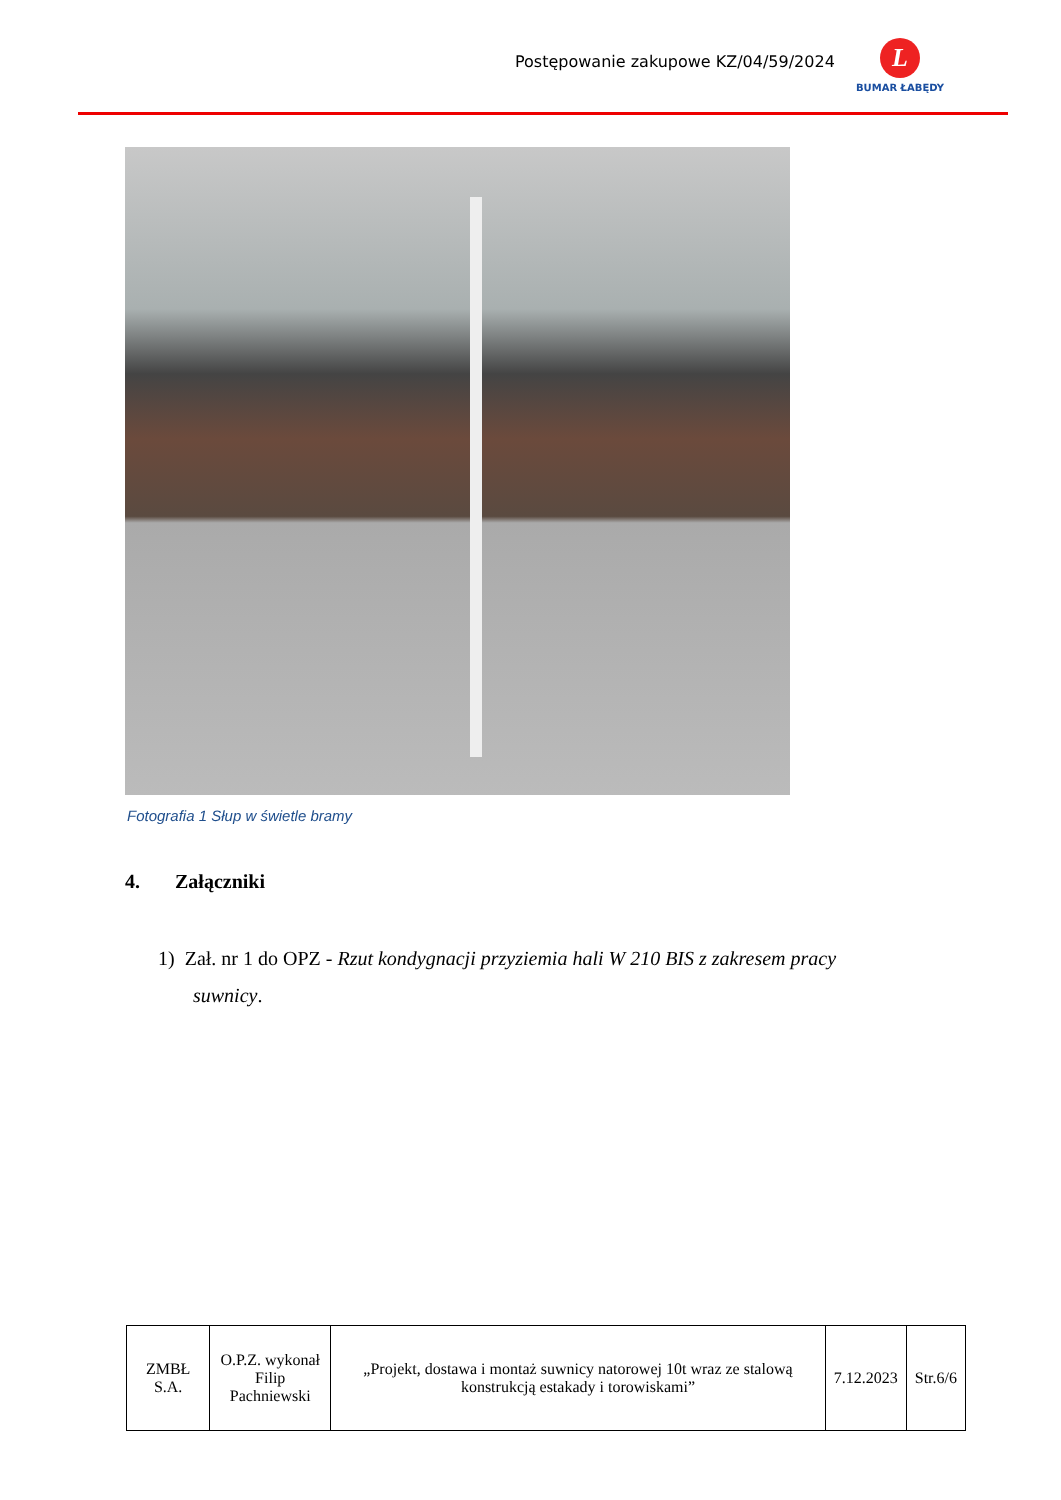Postępowanie zakupowe KZ/04/59/2024
L
BUMAR ŁABĘDY
Fotografia 1 Słup w świetle bramy
4. Załączniki
1) Zał. nr 1 do OPZ - Rzut kondygnacji przyziemia hali W 210 BIS z zakresem pracy
suwnicy.
| ZMBŁ S.A. | O.P.Z. wykonał Filip Pachniewski | „Projekt, dostawa i montaż suwnicy natorowej 10t wraz ze stalową konstrukcją estakady i torowiskami” | 7.12.2023 | Str.6/6 |